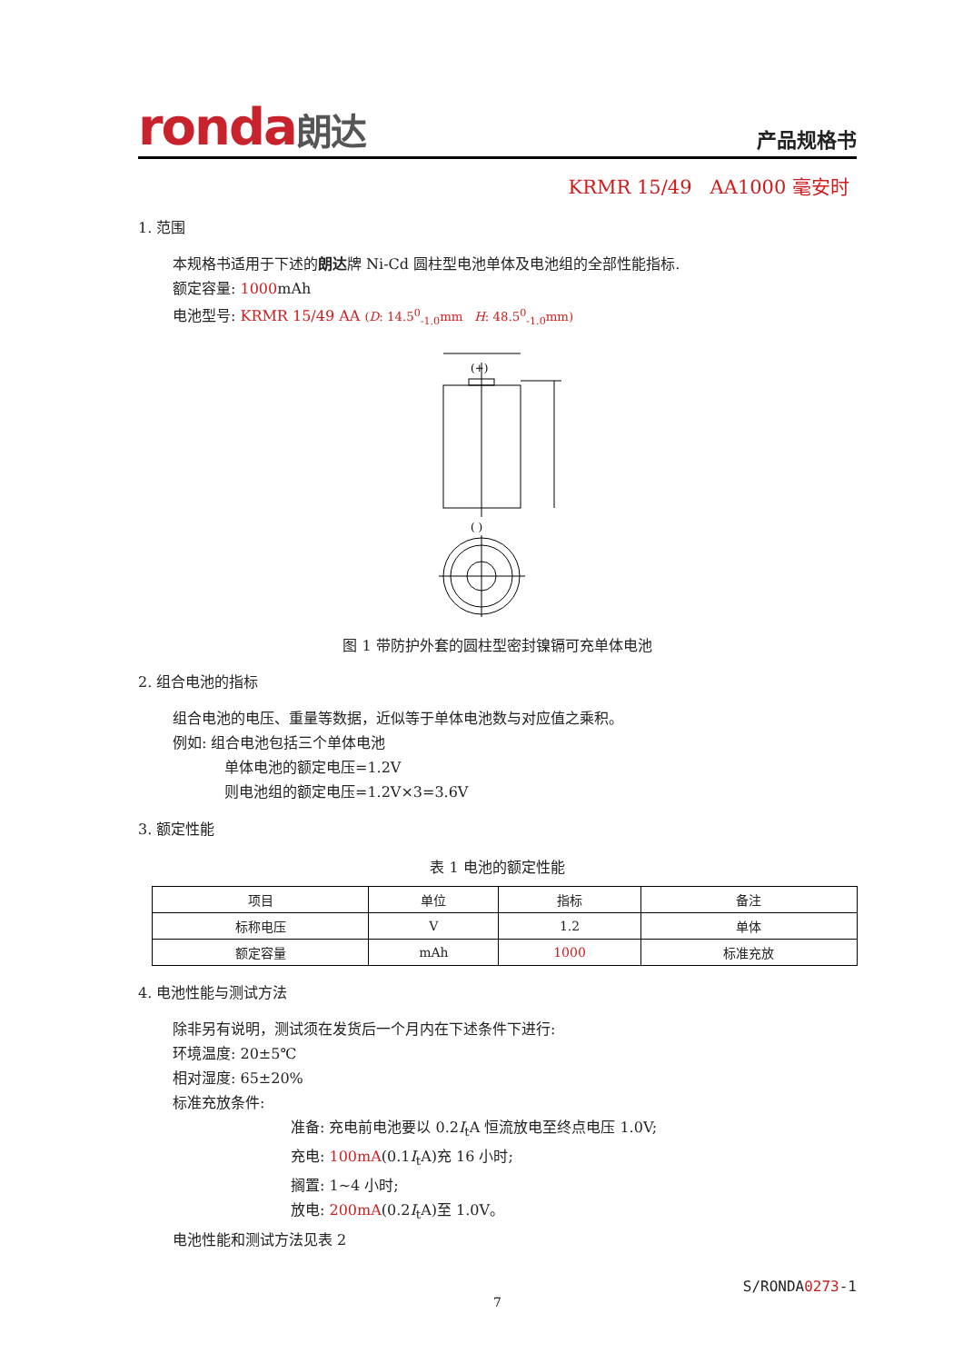ronda朗达
产品规格书
KRMR 15/49 AA1000 毫安时
1. 范围
本规格书适用于下述的朗达牌 Ni-Cd 圆柱型电池单体及电池组的全部性能指标.
额定容量: 1000mAh
电池型号: KRMR 15/49 AA (D: 14.5<sup>0</sup><sub>-1.0</sub>mm H: 48.5<sup>0</sup><sub>-1.0</sub>mm)
(+)
( )
图 1 带防护外套的圆柱型密封镍镉可充单体电池
2. 组合电池的指标
组合电池的电压、重量等数据，近似等于单体电池数与对应值之乘积。
例如: 组合电池包括三个单体电池
单体电池的额定电压=1.2V
则电池组的额定电压=1.2V×3=3.6V
3. 额定性能
表 1 电池的额定性能
| 项目 | 单位 | 指标 | 备注 |
| --- | --- | --- | --- |
| 标称电压 | V | 1.2 | 单体 |
| 额定容量 | mAh | 1000 | 标准充放 |
4. 电池性能与测试方法
除非另有说明，测试须在发货后一个月内在下述条件下进行:
环境温度: 20±5℃
相对湿度: 65±20%
标准充放条件:
准备: 充电前电池要以 0.2I<sub>t</sub>A 恒流放电至终点电压 1.0V;
充电: 100mA(0.1I<sub>t</sub>A)充 16 小时;
搁置: 1~4 小时;
放电: 200mA(0.2I<sub>t</sub>A)至 1.0V。
电池性能和测试方法见表 2
S/RONDA0273-1
7